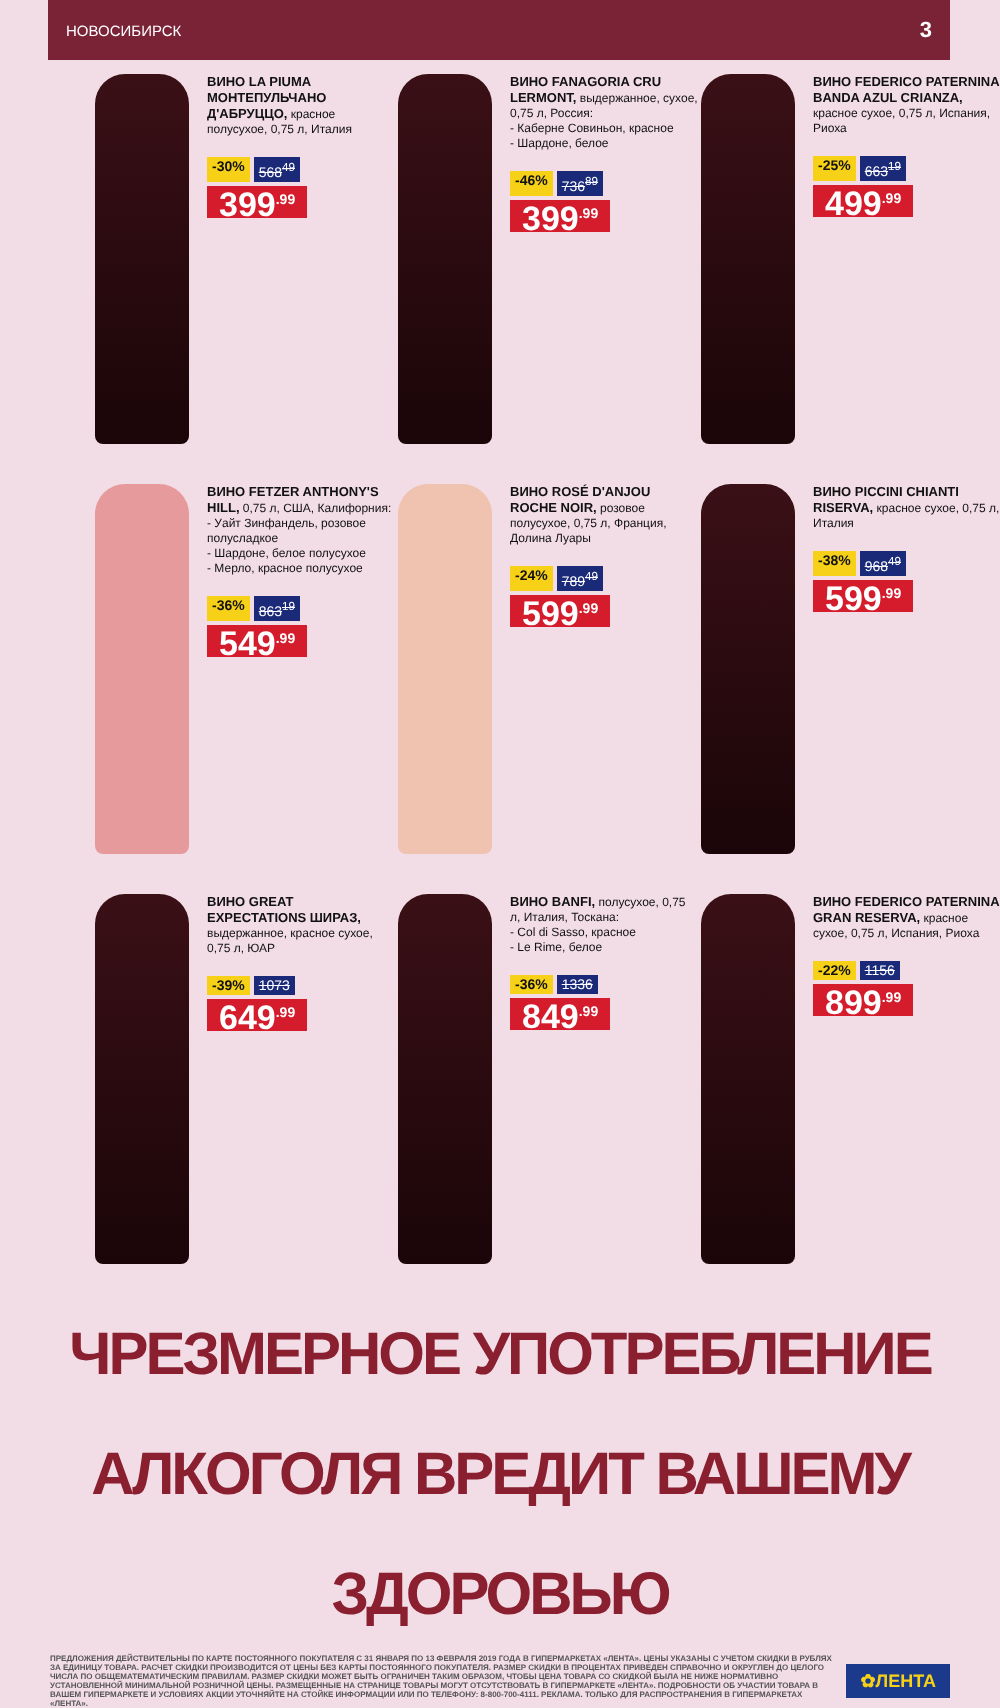НОВОСИБИРСК 3
ВИНО LA PIUMA МОНТЕПУЛЬЧАНО Д'АБРУЦЦО, красное полусухое, 0,75 л, Италия
-30% 568<sup>49</sup>
399<sup>.99</sup>
ВИНО FANAGORIA CRU LERMONT, выдержанное, сухое, 0,75 л, Россия:
- Каберне Совиньон, красное
- Шардоне, белое
-46% 736<sup>89</sup>
399<sup>.99</sup>
ВИНО FEDERICO PATERNINA BANDA AZUL CRIANZA, красное сухое, 0,75 л, Испания, Риоха
-25% 663<sup>19</sup>
499<sup>.99</sup>
ВИНО FETZER ANTHONY'S HILL, 0,75 л, США, Калифорния:
- Уайт Зинфандель, розовое полусладкое
- Шардоне, белое полусухое
- Мерло, красное полусухое
-36% 863<sup>19</sup>
549<sup>.99</sup>
ВИНО ROSÉ D'ANJOU ROCHE NOIR, розовое полусухое, 0,75 л, Франция, Долина Луары
-24% 789<sup>49</sup>
599<sup>.99</sup>
ВИНО PICCINI CHIANTI RISERVA, красное сухое, 0,75 л, Италия
-38% 968<sup>49</sup>
599<sup>.99</sup>
ВИНО GREAT EXPECTATIONS ШИРАЗ, выдержанное, красное сухое, 0,75 л, ЮАР
-39% 1073
649<sup>.99</sup>
ВИНО BANFI, полусухое, 0,75 л, Италия, Тоскана:
- Col di Sasso, красное
- Le Rime, белое
-36% 1336
849<sup>.99</sup>
ВИНО FEDERICO PATERNINA GRAN RESERVA, красное сухое, 0,75 л, Испания, Риоха
-22% 1156
899<sup>.99</sup>
ЧРЕЗМЕРНОЕ УПОТРЕБЛЕНИЕ АЛКОГОЛЯ ВРЕДИТ ВАШЕМУ ЗДОРОВЬЮ
ПРЕДЛОЖЕНИЯ ДЕЙСТВИТЕЛЬНЫ ПО КАРТЕ ПОСТОЯННОГО ПОКУПАТЕЛЯ С 31 ЯНВАРЯ ПО 13 ФЕВРАЛЯ 2019 ГОДА В ГИПЕРМАРКЕТАХ «ЛЕНТА». ЦЕНЫ УКАЗАНЫ С УЧЕТОМ СКИДКИ В РУБЛЯХ ЗА ЕДИНИЦУ ТОВАРА. РАСЧЕТ СКИДКИ ПРОИЗВОДИТСЯ ОТ ЦЕНЫ БЕЗ КАРТЫ ПОСТОЯННОГО ПОКУПАТЕЛЯ. РАЗМЕР СКИДКИ В ПРОЦЕНТАХ ПРИВЕДЕН СПРАВОЧНО И ОКРУГЛЕН ДО ЦЕЛОГО ЧИСЛА ПО ОБЩЕМАТЕМАТИЧЕСКИМ ПРАВИЛАМ. РАЗМЕР СКИДКИ МОЖЕТ БЫТЬ ОГРАНИЧЕН ТАКИМ ОБРАЗОМ, ЧТОБЫ ЦЕНА ТОВАРА СО СКИДКОЙ БЫЛА НЕ НИЖЕ НОРМАТИВНО УСТАНОВЛЕННОЙ МИНИМАЛЬНОЙ РОЗНИЧНОЙ ЦЕНЫ. РАЗМЕЩЕННЫЕ НА СТРАНИЦЕ ТОВАРЫ МОГУТ ОТСУТСТВОВАТЬ В ГИПЕРМАРКЕТЕ «ЛЕНТА». ПОДРОБНОСТИ ОБ УЧАСТИИ ТОВАРА В ВАШЕМ ГИПЕРМАРКЕТЕ И УСЛОВИЯХ АКЦИИ УТОЧНЯЙТЕ НА СТОЙКЕ ИНФОРМАЦИИ ИЛИ ПО ТЕЛЕФОНУ: 8-800-700-4111. РЕКЛАМА. ТОЛЬКО ДЛЯ РАСПРОСТРАНЕНИЯ В ГИПЕРМАРКЕТАХ «ЛЕНТА».
✿ЛЕНТА